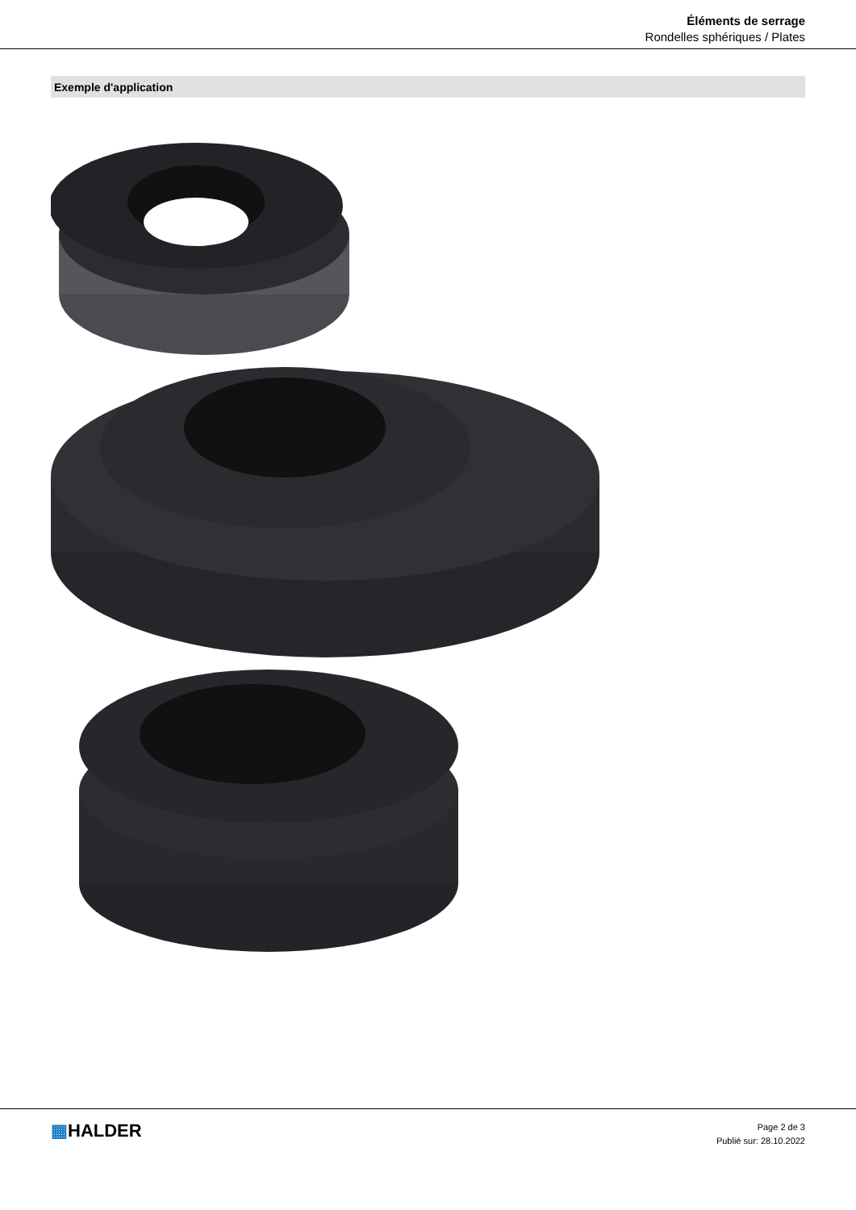Éléments de serrage
Rondelles sphériques / Plates
Exemple d'application
▦HALDER
Page 2 de 3
Publié sur: 28.10.2022